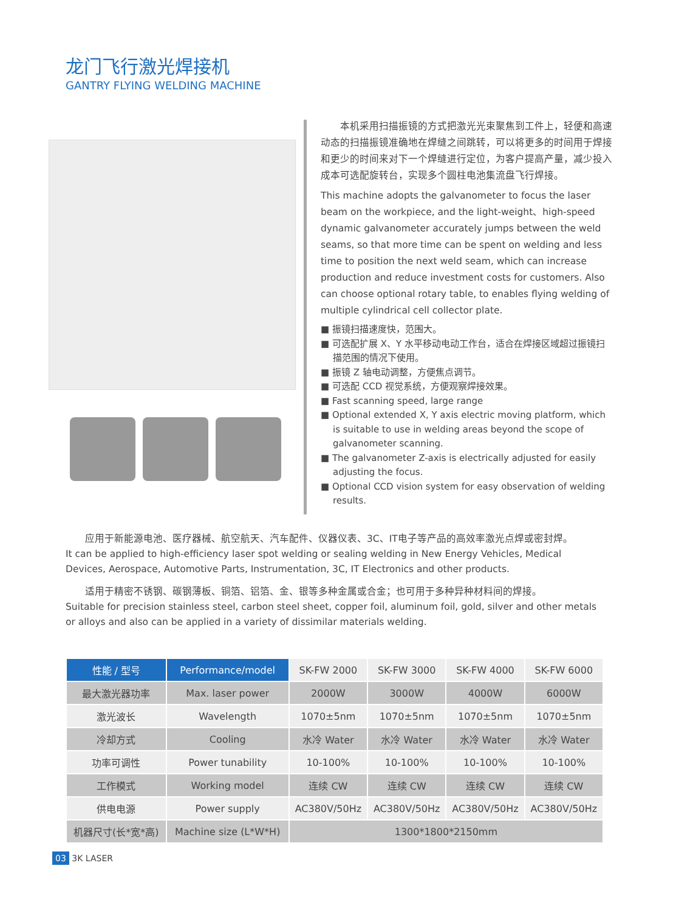龙门飞行激光焊接机
GANTRY FLYING WELDING MACHINE
　　本机采用扫描振镜的方式把激光光束聚焦到工件上，轻便和高速动态的扫描振镜准确地在焊缝之间跳转，可以将更多的时间用于焊接和更少的时间来对下一个焊缝进行定位，为客户提高产量，减少投入成本可选配旋转台，实现多个圆柱电池集流盘飞行焊接。
This machine adopts the galvanometer to focus the laser beam on the workpiece, and the light-weight、high-speed dynamic galvanometer accurately jumps between the weld seams, so that more time can be spent on welding and less time to position the next weld seam, which can increase production and reduce investment costs for customers. Also can choose optional rotary table, to enables flying welding of multiple cylindrical cell collector plate.
■ 振镜扫描速度快，范围大。
■ 可选配扩展 X、Y 水平移动电动工作台，适合在焊接区域超过振镜扫描范围的情况下使用。
■ 振镜 Z 轴电动调整，方便焦点调节。
■ 可选配 CCD 视觉系统，方便观察焊接效果。
■ Fast scanning speed, large range
■ Optional extended X, Y axis electric moving platform, which is suitable to use in welding areas beyond the scope of galvanometer scanning.
■ The galvanometer Z-axis is electrically adjusted for easily adjusting the focus.
■ Optional CCD vision system for easy observation of welding results.
　　应用于新能源电池、医疗器械、航空航天、汽车配件、仪器仪表、3C、IT电子等产品的高效率激光点焊或密封焊。
It can be applied to high-efficiency laser spot welding or sealing welding in New Energy Vehicles, Medical Devices, Aerospace, Automotive Parts, Instrumentation, 3C, IT Electronics and other products.
　　适用于精密不锈钢、碳钢薄板、铜箔、铝箔、金、银等多种金属或合金；也可用于多种异种材料间的焊接。
Suitable for precision stainless steel, carbon steel sheet, copper foil, aluminum foil, gold, silver and other metals or alloys and also can be applied in a variety of dissimilar materials welding.
| 性能 / 型号 | Performance/model | SK-FW 2000 | SK-FW 3000 | SK-FW 4000 | SK-FW 6000 |
| --- | --- | --- | --- | --- | --- |
| 最大激光器功率 | Max. laser power | 2000W | 3000W | 4000W | 6000W |
| 激光波长 | Wavelength | 1070±5nm | 1070±5nm | 1070±5nm | 1070±5nm |
| 冷却方式 | Cooling | 水冷 Water | 水冷 Water | 水冷 Water | 水冷 Water |
| 功率可调性 | Power tunability | 10-100% | 10-100% | 10-100% | 10-100% |
| 工作模式 | Working model | 连续 CW | 连续 CW | 连续 CW | 连续 CW |
| 供电电源 | Power supply | AC380V/50Hz | AC380V/50Hz | AC380V/50Hz | AC380V/50Hz |
| 机器尺寸(长*宽*高) | Machine size (L*W*H) | 1300*1800*2150mm | | | |
03 3K LASER